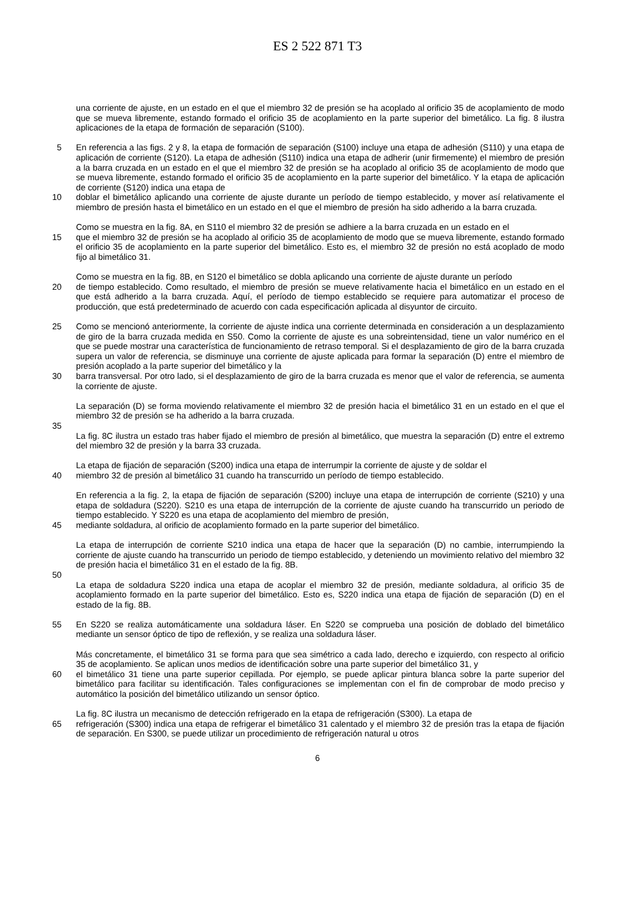ES 2 522 871 T3
una corriente de ajuste, en un estado en el que el miembro 32 de presión se ha acoplado al orificio 35 de acoplamiento de modo que se mueva libremente, estando formado el orificio 35 de acoplamiento en la parte superior del bimetálico. La fig. 8 ilustra aplicaciones de la etapa de formación de separación (S100).
5 En referencia a las figs. 2 y 8, la etapa de formación de separación (S100) incluye una etapa de adhesión (S110) y una etapa de aplicación de corriente (S120). La etapa de adhesión (S110) indica una etapa de adherir (unir firmemente) el miembro de presión a la barra cruzada en un estado en el que el miembro 32 de presión se ha acoplado al orificio 35 de acoplamiento de modo que se mueva libremente, estando formado el orificio 35 de acoplamiento en la parte superior del bimetálico. Y la etapa de aplicación de corriente (S120) indica una etapa de
10 doblar el bimetálico aplicando una corriente de ajuste durante un período de tiempo establecido, y mover así relativamente el miembro de presión hasta el bimetálico en un estado en el que el miembro de presión ha sido adherido a la barra cruzada.
Como se muestra en la fig. 8A, en S110 el miembro 32 de presión se adhiere a la barra cruzada en un estado en el
15 que el miembro 32 de presión se ha acoplado al orificio 35 de acoplamiento de modo que se mueva libremente, estando formado el orificio 35 de acoplamiento en la parte superior del bimetálico. Esto es, el miembro 32 de presión no está acoplado de modo fijo al bimetálico 31.
Como se muestra en la fig. 8B, en S120 el bimetálico se dobla aplicando una corriente de ajuste durante un período
20 de tiempo establecido. Como resultado, el miembro de presión se mueve relativamente hacia el bimetálico en un estado en el que está adherido a la barra cruzada. Aquí, el período de tiempo establecido se requiere para automatizar el proceso de producción, que está predeterminado de acuerdo con cada especificación aplicada al disyuntor de circuito.
25 Como se mencionó anteriormente, la corriente de ajuste indica una corriente determinada en consideración a un desplazamiento de giro de la barra cruzada medida en S50. Como la corriente de ajuste es una sobreintensidad, tiene un valor numérico en el que se puede mostrar una característica de funcionamiento de retraso temporal. Si el desplazamiento de giro de la barra cruzada supera un valor de referencia, se disminuye una corriente de ajuste aplicada para formar la separación (D) entre el miembro de presión acoplado a la parte superior del bimetálico y la
30 barra transversal. Por otro lado, si el desplazamiento de giro de la barra cruzada es menor que el valor de referencia, se aumenta la corriente de ajuste.
La separación (D) se forma moviendo relativamente el miembro 32 de presión hacia el bimetálico 31 en un estado en el que el miembro 32 de presión se ha adherido a la barra cruzada.
35
La fig. 8C ilustra un estado tras haber fijado el miembro de presión al bimetálico, que muestra la separación (D) entre el extremo del miembro 32 de presión y la barra 33 cruzada.
La etapa de fijación de separación (S200) indica una etapa de interrumpir la corriente de ajuste y de soldar el
40 miembro 32 de presión al bimetálico 31 cuando ha transcurrido un período de tiempo establecido.
En referencia a la fig. 2, la etapa de fijación de separación (S200) incluye una etapa de interrupción de corriente (S210) y una etapa de soldadura (S220). S210 es una etapa de interrupción de la corriente de ajuste cuando ha transcurrido un periodo de tiempo establecido. Y S220 es una etapa de acoplamiento del miembro de presión,
45 mediante soldadura, al orificio de acoplamiento formado en la parte superior del bimetálico.
La etapa de interrupción de corriente S210 indica una etapa de hacer que la separación (D) no cambie, interrumpiendo la corriente de ajuste cuando ha transcurrido un periodo de tiempo establecido, y deteniendo un movimiento relativo del miembro 32 de presión hacia el bimetálico 31 en el estado de la fig. 8B.
50
La etapa de soldadura S220 indica una etapa de acoplar el miembro 32 de presión, mediante soldadura, al orificio 35 de acoplamiento formado en la parte superior del bimetálico. Esto es, S220 indica una etapa de fijación de separación (D) en el estado de la fig. 8B.
55 En S220 se realiza automáticamente una soldadura láser. En S220 se comprueba una posición de doblado del bimetálico mediante un sensor óptico de tipo de reflexión, y se realiza una soldadura láser.
Más concretamente, el bimetálico 31 se forma para que sea simétrico a cada lado, derecho e izquierdo, con respecto al orificio 35 de acoplamiento. Se aplican unos medios de identificación sobre una parte superior del bimetálico 31, y
60 el bimetálico 31 tiene una parte superior cepillada. Por ejemplo, se puede aplicar pintura blanca sobre la parte superior del bimetálico para facilitar su identificación. Tales configuraciones se implementan con el fin de comprobar de modo preciso y automático la posición del bimetálico utilizando un sensor óptico.
La fig. 8C ilustra un mecanismo de detección refrigerado en la etapa de refrigeración (S300). La etapa de
65 refrigeración (S300) indica una etapa de refrigerar el bimetálico 31 calentado y el miembro 32 de presión tras la etapa de fijación de separación. En S300, se puede utilizar un procedimiento de refrigeración natural u otros
6